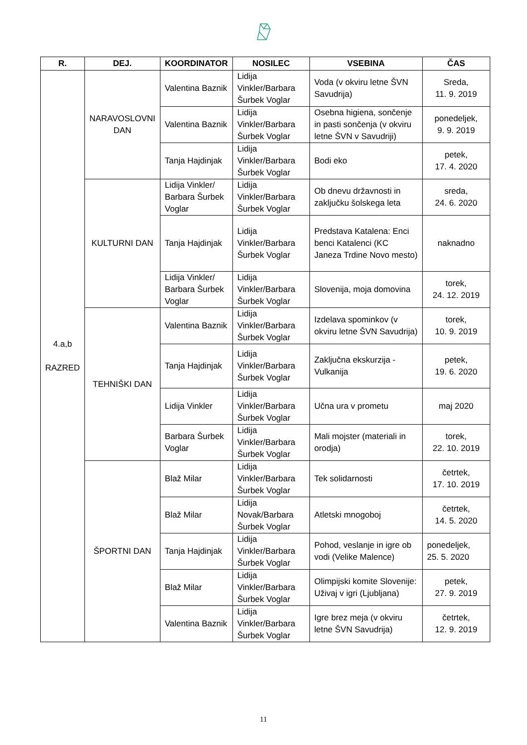| R. | DEJ. | KOORDINATOR | NOSILEC | VSEBINA | ČAS |
| --- | --- | --- | --- | --- | --- |
| 4.a,b RAZRED | NARAVOSLOVNI DAN | Valentina Baznik | Lidija Vinkler/Barbara Šurbek Voglar | Voda (v okviru letne ŠVN Savudrija) | Sreda, 11. 9. 2019 |
| | | Valentina Baznik | Lidija Vinkler/Barbara Šurbek Voglar | Osebna higiena, sončenje in pasti sončenja (v okviru letne ŠVN v Savudriji) | ponedeljek, 9. 9. 2019 |
| | | Tanja Hajdinjak | Lidija Vinkler/Barbara Šurbek Voglar | Bodi eko | petek, 17. 4. 2020 |
| | KULTURNI DAN | Lidija Vinkler/ Barbara Šurbek Voglar | Lidija Vinkler/Barbara Šurbek Voglar | Ob dnevu državnosti in zaključku šolskega leta | sreda, 24. 6. 2020 |
| | | Tanja Hajdinjak | Lidija Vinkler/Barbara Šurbek Voglar | Predstava Katalena: Enci benci Katalenci (KC Janeza Trdine Novo mesto) | naknadno |
| | | Lidija Vinkler/ Barbara Šurbek Voglar | Lidija Vinkler/Barbara Šurbek Voglar | Slovenija, moja domovina | torek, 24. 12. 2019 |
| | TEHNIŠKI DAN | Valentina Baznik | Lidija Vinkler/Barbara Šurbek Voglar | Izdelava spominkov (v okviru letne ŠVN Savudrija) | torek, 10. 9. 2019 |
| | | Tanja Hajdinjak | Lidija Vinkler/Barbara Šurbek Voglar | Zaključna ekskurzija - Vulkanija | petek, 19. 6. 2020 |
| | | Lidija Vinkler | Lidija Vinkler/Barbara Šurbek Voglar | Učna ura v prometu | maj 2020 |
| | | Barbara Šurbek Voglar | Lidija Vinkler/Barbara Šurbek Voglar | Mali mojster (materiali in orodja) | torek, 22. 10. 2019 |
| | ŠPORTNI DAN | Blaž Milar | Lidija Vinkler/Barbara Šurbek Voglar | Tek solidarnosti | četrtek, 17. 10. 2019 |
| | | Blaž Milar | Lidija Novak/Barbara Šurbek Voglar | Atletski mnogoboj | četrtek, 14. 5. 2020 |
| | | Tanja Hajdinjak | Lidija Vinkler/Barbara Šurbek Voglar | Pohod, veslanje in igre ob vodi (Velike Malence) | ponedeljek, 25. 5. 2020 |
| | | Blaž Milar | Lidija Vinkler/Barbara Šurbek Voglar | Olimpijski komite Slovenije: Uživaj v igri (Ljubljana) | petek, 27. 9. 2019 |
| | | Valentina Baznik | Lidija Vinkler/Barbara Šurbek Voglar | Igre brez meja (v okviru letne ŠVN Savudrija) | četrtek, 12. 9. 2019 |
11